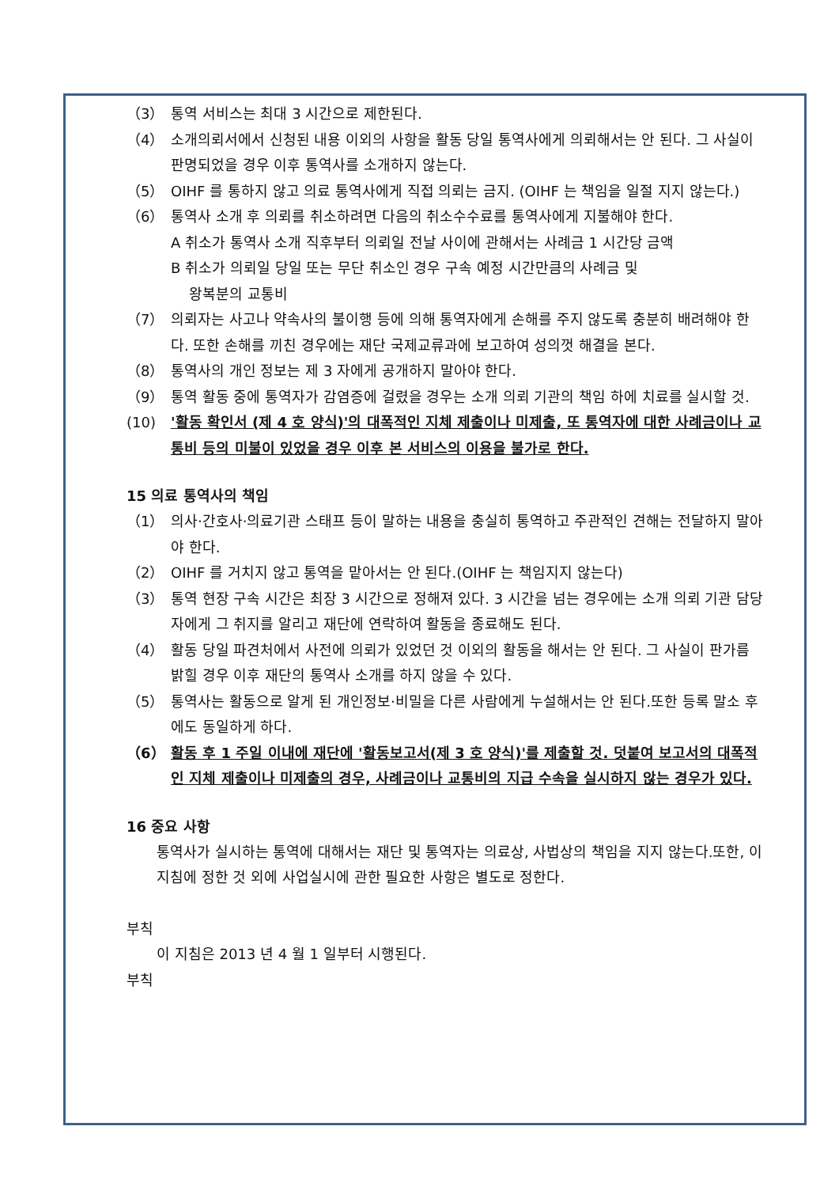（3） 통역 서비스는 최대 3 시간으로 제한된다.
（4） 소개의뢰서에서 신청된 내용 이외의 사항을 활동 당일 통역사에게 의뢰해서는 안 된다. 그 사실이 판명되었을 경우 이후 통역사를 소개하지 않는다.
（5） OIHF 를 통하지 않고 의료 통역사에게 직접 의뢰는 금지. (OIHF 는 책임을 일절 지지 않는다.)
（6） 통역사 소개 후 의뢰를 취소하려면 다음의 취소수수료를 통역사에게 지불해야 한다.
A 취소가 통역사 소개 직후부터 의뢰일 전날 사이에 관해서는 사례금 1 시간당 금액
B 취소가 의뢰일 당일 또는 무단 취소인 경우 구속 예정 시간만큼의 사례금 및
왕복분의 교통비
（7） 의뢰자는 사고나 약속사의 불이행 등에 의해 통역자에게 손해를 주지 않도록 충분히 배려해야 한다. 또한 손해를 끼친 경우에는 재단 국제교류과에 보고하여 성의껏 해결을 본다.
（8） 통역사의 개인 정보는 제 3 자에게 공개하지 말아야 한다.
（9） 통역 활동 중에 통역자가 감염증에 걸렸을 경우는 소개 의뢰 기관의 책임 하에 치료를 실시할 것.
(10) '활동 확인서 (제 4 호 양식)'의 대폭적인 지체 제출이나 미제출, 또 통역자에 대한 사례금이나 교통비 등의 미불이 있었을 경우 이후 본 서비스의 이용을 불가로 한다.
15 의료 통역사의 책임
（1） 의사·간호사·의료기관 스태프 등이 말하는 내용을 충실히 통역하고 주관적인 견해는 전달하지 말아야 한다.
（2） OIHF 를 거치지 않고 통역을 맡아서는 안 된다.(OIHF 는 책임지지 않는다)
（3） 통역 현장 구속 시간은 최장 3 시간으로 정해져 있다. 3 시간을 넘는 경우에는 소개 의뢰 기관 담당자에게 그 취지를 알리고 재단에 연락하여 활동을 종료해도 된다.
（4） 활동 당일 파견처에서 사전에 의뢰가 있었던 것 이외의 활동을 해서는 안 된다. 그 사실이 판가름 밝힐 경우 이후 재단의 통역사 소개를 하지 않을 수 있다.
（5） 통역사는 활동으로 알게 된 개인정보·비밀을 다른 사람에게 누설해서는 안 된다.또한 등록 말소 후에도 동일하게 하다.
（6） 활동 후 1 주일 이내에 재단에 '활동보고서(제 3 호 양식)'를 제출할 것. 덧붙여 보고서의 대폭적인 지체 제출이나 미제출의 경우, 사례금이나 교통비의 지급 수속을 실시하지 않는 경우가 있다.
16 중요 사항
통역사가 실시하는 통역에 대해서는 재단 및 통역자는 의료상, 사법상의 책임을 지지 않는다.또한, 이 지침에 정한 것 외에 사업실시에 관한 필요한 사항은 별도로 정한다.
부칙
이 지침은 2013 년 4 월 1 일부터 시행된다.
부칙